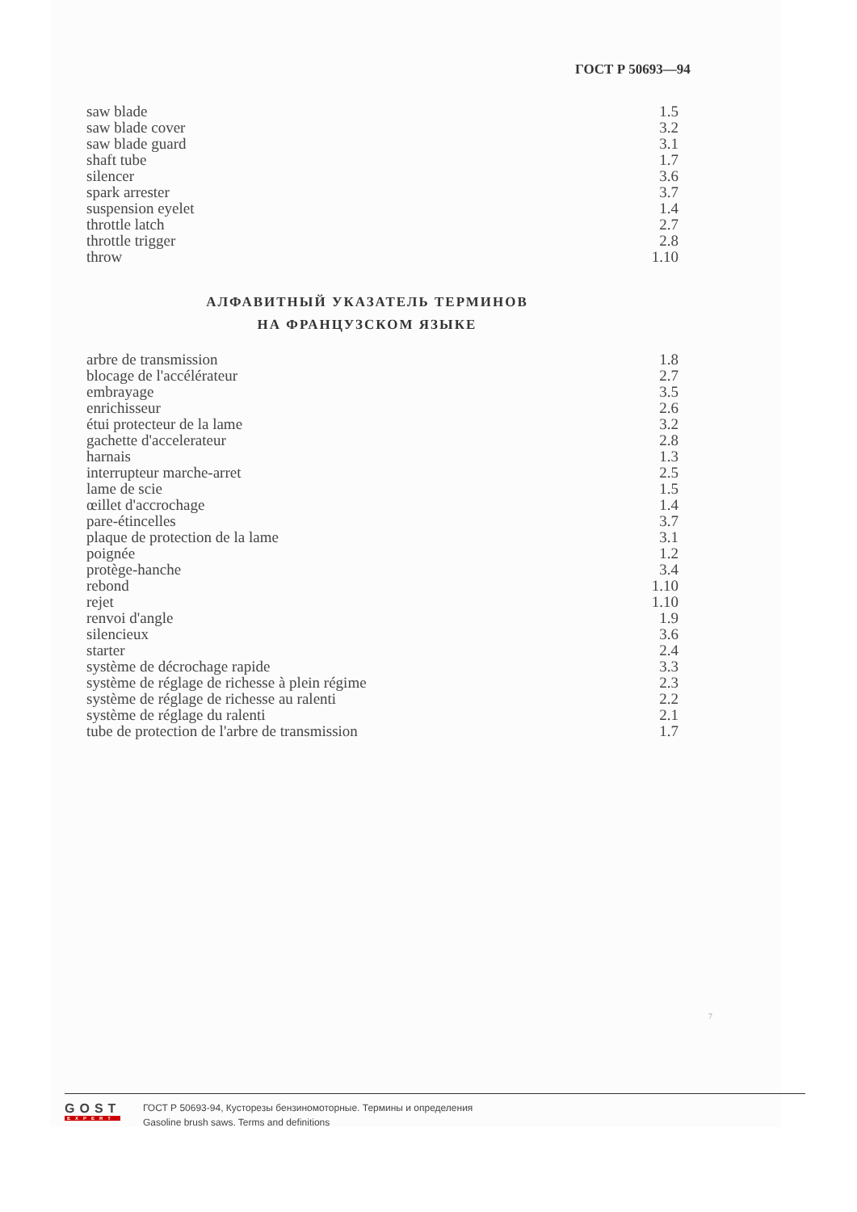ГОСТ Р 50693—94
| saw blade | 1.5 |
| saw blade cover | 3.2 |
| saw blade guard | 3.1 |
| shaft tube | 1.7 |
| silencer | 3.6 |
| spark arrester | 3.7 |
| suspension eyelet | 1.4 |
| throttle latch | 2.7 |
| throttle trigger | 2.8 |
| throw | 1.10 |
АЛФАВИТНЫЙ УКАЗАТЕЛЬ ТЕРМИНОВ
НА ФРАНЦУЗСКОМ ЯЗЫКЕ
| arbre de transmission | 1.8 |
| blocage de l'accélérateur | 2.7 |
| embrayage | 3.5 |
| enrichisseur | 2.6 |
| étui protecteur de la lame | 3.2 |
| gachette d'accelerateur | 2.8 |
| harnais | 1.3 |
| interrupteur marche-arret | 2.5 |
| lame de scie | 1.5 |
| œillet d'accrochage | 1.4 |
| pare-étincelles | 3.7 |
| plaque de protection de la lame | 3.1 |
| poignée | 1.2 |
| protège-hanche | 3.4 |
| rebond | 1.10 |
| rejet | 1.10 |
| renvoi d'angle | 1.9 |
| silencieux | 3.6 |
| starter | 2.4 |
| système de décrochage rapide | 3.3 |
| système de réglage de richesse à plein régime | 2.3 |
| système de réglage de richesse au ralenti | 2.2 |
| système de réglage du ralenti | 2.1 |
| tube de protection de l'arbre de transmission | 1.7 |
7
GOST
EXPERT
ГОСТ Р 50693-94, Кусторезы бензиномоторные. Термины и определения
Gasoline brush saws. Terms and definitions